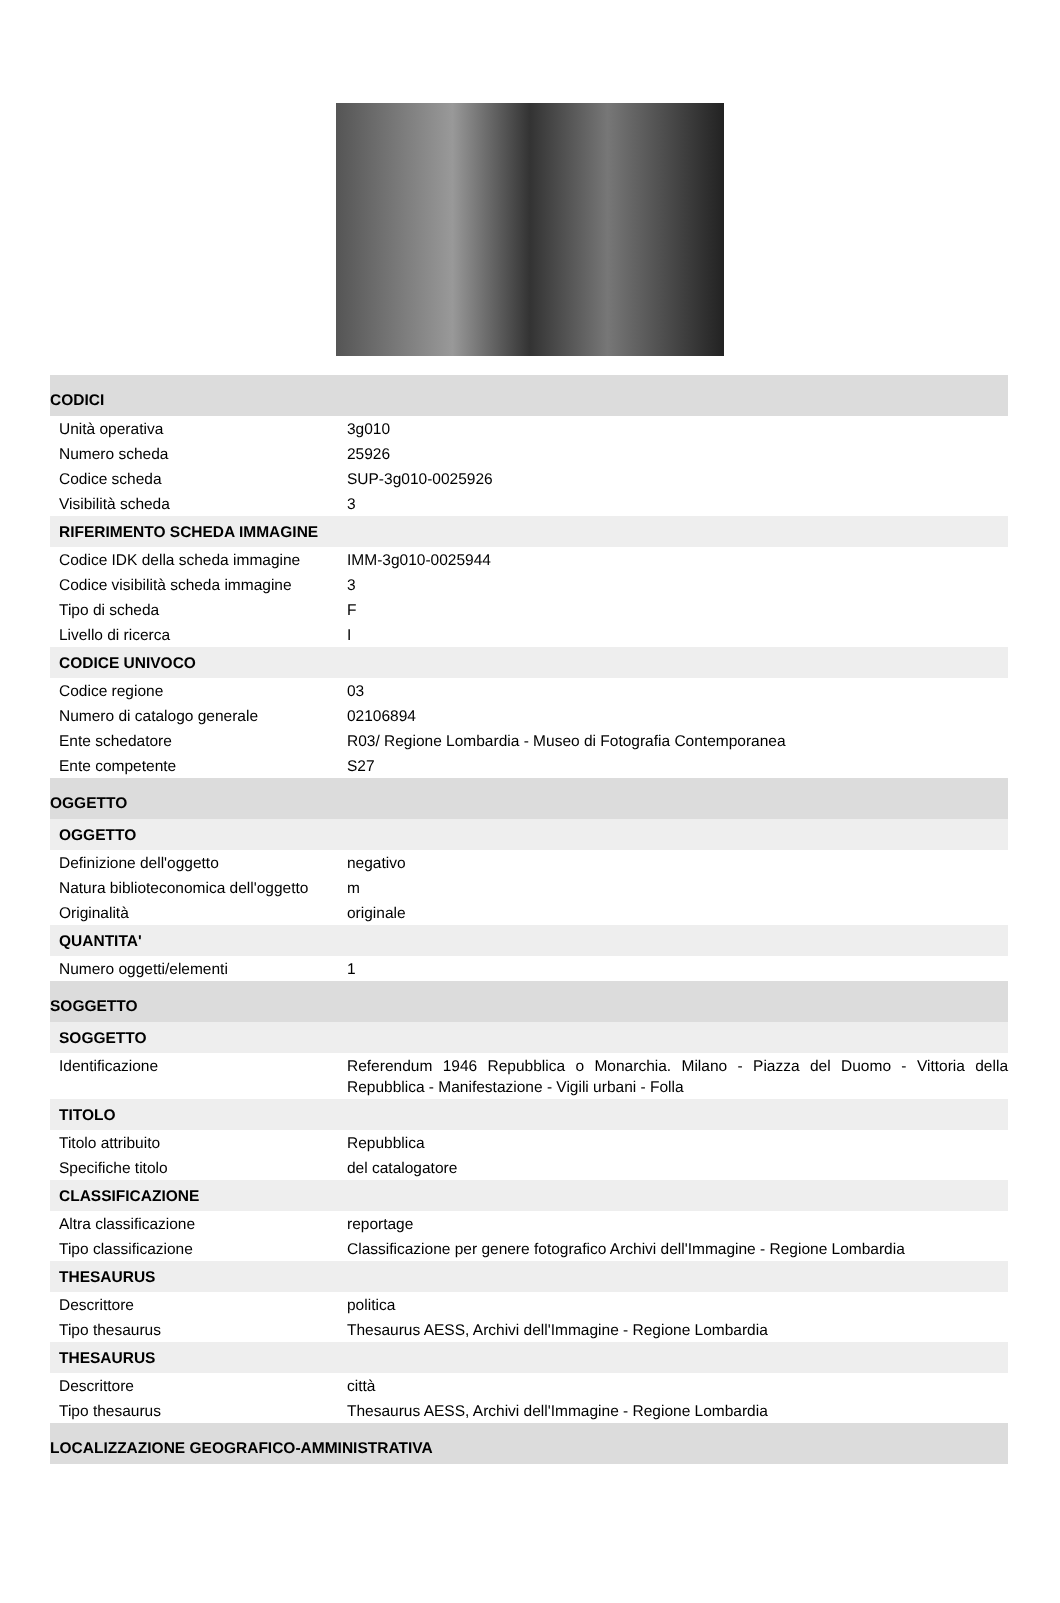| CODICI | |
| Unità operativa | 3g010 |
| Numero scheda | 25926 |
| Codice scheda | SUP-3g010-0025926 |
| Visibilità scheda | 3 |
| RIFERIMENTO SCHEDA IMMAGINE | |
| Codice IDK della scheda immagine | IMM-3g010-0025944 |
| Codice visibilità scheda immagine | 3 |
| Tipo di scheda | F |
| Livello di ricerca | I |
| CODICE UNIVOCO | |
| Codice regione | 03 |
| Numero di catalogo generale | 02106894 |
| Ente schedatore | R03/ Regione Lombardia - Museo di Fotografia Contemporanea |
| Ente competente | S27 |
| OGGETTO | |
| OGGETTO | |
| Definizione dell'oggetto | negativo |
| Natura biblioteconomica dell'oggetto | m |
| Originalità | originale |
| QUANTITA' | |
| Numero oggetti/elementi | 1 |
| SOGGETTO | |
| SOGGETTO | |
| Identificazione | Referendum 1946 Repubblica o Monarchia. Milano - Piazza del Duomo - Vittoria della Repubblica - Manifestazione - Vigili urbani - Folla |
| TITOLO | |
| Titolo attribuito | Repubblica |
| Specifiche titolo | del catalogatore |
| CLASSIFICAZIONE | |
| Altra classificazione | reportage |
| Tipo classificazione | Classificazione per genere fotografico Archivi dell'Immagine - Regione Lombardia |
| THESAURUS | |
| Descrittore | politica |
| Tipo thesaurus | Thesaurus AESS, Archivi dell'Immagine - Regione Lombardia |
| THESAURUS | |
| Descrittore | città |
| Tipo thesaurus | Thesaurus AESS, Archivi dell'Immagine - Regione Lombardia |
| LOCALIZZAZIONE GEOGRAFICO-AMMINISTRATIVA | |